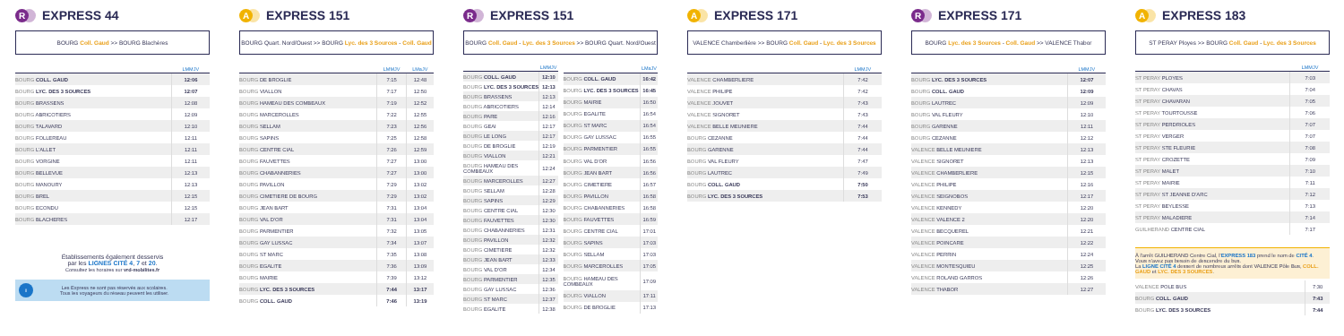R
EXPRESS 44
BOURG Coll. Gaud >> BOURG Blachères
| | LMMJV |
| --- | --- |
| BOURG COLL. GAUD | 12:06 |
| BOURG LYC. DES 3 SOURCES | 12:07 |
| BOURG BRASSENS | 12:08 |
| BOURG ABRICOTIERS | 12:09 |
| BOURG TALAVARD | 12:10 |
| BOURG FOLLEREAU | 12:11 |
| BOURG L'ALLET | 12:11 |
| BOURG VORGINE | 12:11 |
| BOURG BELLEVUE | 12:13 |
| BOURG MANOURY | 12:13 |
| BOURG BREL | 12:15 |
| BOURG ECONDU | 12:15 |
| BOURG BLACHERES | 12:17 |
Établissements également desservis
par les LIGNES CITÉ 4, 7 et 20.
Consultez les horaires sur vrd-mobilites.fr
i
Les Express ne sont pas réservés aux scolaires.
Tous les voyageurs du réseau peuvent les utiliser.
A
EXPRESS 151
BOURG Quart. Nord/Ouest >> BOURG Lyc. des 3 Sources - Coll. Gaud
| | LMMJV | LMaJV |
| --- | --- | --- |
| BOURG DE BROGLIE | 7:15 | 12:48 |
| BOURG VIALLON | 7:17 | 12:50 |
| BOURG HAMEAU DES COMBEAUX | 7:19 | 12:52 |
| BOURG MARCEROLLES | 7:22 | 12:55 |
| BOURG SELLAM | 7:23 | 12:56 |
| BOURG SAPINS | 7:25 | 12:58 |
| BOURG CENTRE CIAL | 7:26 | 12:59 |
| BOURG FAUVETTES | 7:27 | 13:00 |
| BOURG CHABANNERIES | 7:27 | 13:00 |
| BOURG PAVILLON | 7:29 | 13:02 |
| BOURG CIMETIERE DE BOURG | 7:29 | 13:02 |
| BOURG JEAN BART | 7:31 | 13:04 |
| BOURG VAL D'OR | 7:31 | 13:04 |
| BOURG PARMENTIER | 7:32 | 13:05 |
| BOURG GAY LUSSAC | 7:34 | 13:07 |
| BOURG ST MARC | 7:35 | 13:08 |
| BOURG EGALITE | 7:36 | 13:09 |
| BOURG MAIRIE | 7:39 | 13:12 |
| BOURG LYC. DES 3 SOURCES | 7:44 | 13:17 |
| BOURG COLL. GAUD | 7:46 | 13:19 |
R
EXPRESS 151
BOURG Coll. Gaud - Lyc. des 3 Sources >> BOURG Quart. Nord/Ouest
| | LMMJV |
| --- | --- |
| BOURG COLL. GAUD | 12:10 |
| BOURG LYC. DES 3 SOURCES | 12:13 |
| BOURG BRASSENS | 12:13 |
| BOURG ABRICOTIERS | 12:14 |
| BOURG PARE | 12:16 |
| BOURG GEAI | 12:17 |
| BOURG LE LONG | 12:17 |
| BOURG DE BROGLIE | 12:19 |
| BOURG VIALLON | 12:21 |
| BOURG HAMEAU DES COMBEAUX | 12:24 |
| BOURG MARCEROLLES | 12:27 |
| BOURG SELLAM | 12:28 |
| BOURG SAPINS | 12:29 |
| BOURG CENTRE CIAL | 12:30 |
| BOURG FAUVETTES | 12:30 |
| BOURG CHABANNERIES | 12:31 |
| BOURG PAVILLON | 12:32 |
| BOURG CIMETIERE | 12:32 |
| BOURG JEAN BART | 12:33 |
| BOURG VAL D'OR | 12:34 |
| BOURG PARMENTIER | 12:35 |
| BOURG GAY LUSSAC | 12:36 |
| BOURG ST MARC | 12:37 |
| BOURG EGALITE | 12:38 |
| | LMaJV |
| --- | --- |
| BOURG COLL. GAUD | 16:42 |
| BOURG LYC. DES 3 SOURCES | 16:45 |
| BOURG MAIRIE | 16:50 |
| BOURG EGALITE | 16:54 |
| BOURG ST MARC | 16:54 |
| BOURG GAY LUSSAC | 16:55 |
| BOURG PARMENTIER | 16:55 |
| BOURG VAL D'OR | 16:56 |
| BOURG JEAN BART | 16:56 |
| BOURG CIMETIERE | 16:57 |
| BOURG PAVILLON | 16:58 |
| BOURG CHABANNERIES | 16:58 |
| BOURG FAUVETTES | 16:59 |
| BOURG CENTRE CIAL | 17:01 |
| BOURG SAPINS | 17:03 |
| BOURG SELLAM | 17:03 |
| BOURG MARCEROLLES | 17:05 |
| BOURG HAMEAU DES COMBEAUX | 17:09 |
| BOURG VIALLON | 17:11 |
| BOURG DE BROGLIE | 17:13 |
A
EXPRESS 171
VALENCE Chamberlière >> BOURG Coll. Gaud - Lyc. des 3 Sources
| | LMMJV |
| --- | --- |
| VALENCE CHAMBERLIERE | 7:42 |
| VALENCE PHILIPE | 7:42 |
| VALENCE JOUVET | 7:43 |
| VALENCE SIGNORET | 7:43 |
| VALENCE BELLE MEUNIERE | 7:44 |
| BOURG CEZANNE | 7:44 |
| BOURG GARENNE | 7:44 |
| BOURG VAL FLEURY | 7:47 |
| BOURG LAUTREC | 7:49 |
| BOURG COLL. GAUD | 7:50 |
| BOURG LYC. DES 3 SOURCES | 7:53 |
R
EXPRESS 171
BOURG Lyc. des 3 Sources - Coll. Gaud >> VALENCE Thabor
| | LMMJV |
| --- | --- |
| BOURG LYC. DES 3 SOURCES | 12:07 |
| BOURG COLL. GAUD | 12:09 |
| BOURG LAUTREC | 12:09 |
| BOURG VAL FLEURY | 12:10 |
| BOURG GARENNE | 12:11 |
| BOURG CEZANNE | 12:12 |
| VALENCE BELLE MEUNIERE | 12:13 |
| VALENCE SIGNORET | 12:13 |
| VALENCE CHAMBERLIERE | 12:15 |
| VALENCE PHILIPE | 12:16 |
| VALENCE SEIGNOBOS | 12:17 |
| VALENCE KENNEDY | 12:20 |
| VALENCE VALENCE 2 | 12:20 |
| VALENCE BECQUEREL | 12:21 |
| VALENCE POINCARE | 12:22 |
| VALENCE PERRIN | 12:24 |
| VALENCE MONTESQUIEU | 12:25 |
| VALENCE ROLAND GARROS | 12:26 |
| VALENCE THABOR | 12:27 |
A
EXPRESS 183
ST PERAY Ployes >> BOURG Coll. Gaud - Lyc. des 3 Sources
| | LMMJV |
| --- | --- |
| ST PERAY PLOYES | 7:03 |
| ST PERAY CHAVAS | 7:04 |
| ST PERAY CHAVARAN | 7:05 |
| ST PERAY TOURTOUSSE | 7:06 |
| ST PERAY PERDRIOLES | 7:07 |
| ST PERAY VERGER | 7:07 |
| ST PERAY STE FLEURIE | 7:08 |
| ST PERAY CROZETTE | 7:09 |
| ST PERAY MALET | 7:10 |
| ST PERAY MAIRIE | 7:11 |
| ST PERAY ST JEANNE D'ARC | 7:12 |
| ST PERAY BEYLESSE | 7:13 |
| ST PERAY MALADIERE | 7:14 |
| GUILHERAND CENTRE CIAL | 7:17 |
À l'arrêt GUILHERAND Centre Cial, l'EXPRESS 183 prend le nom de CITÉ 4.
Vous n'avez pas besoin de descendre du bus.
La LIGNE CITÉ 4 dessert de nombreux arrêts dont VALENCE Pôle Bus, COLL. GAUD et LYC. DES 3 SOURCES.
| VALENCE POLE BUS | 7:30 |
| BOURG COLL. GAUD | 7:43 |
| BOURG LYC. DES 3 SOURCES | 7:44 |